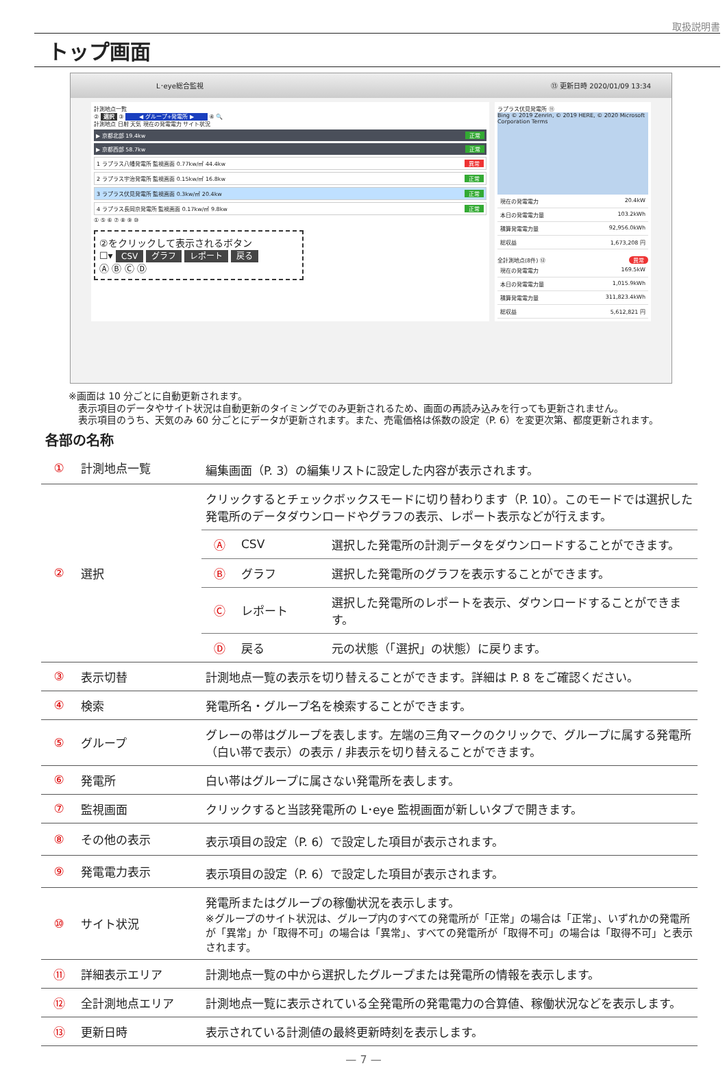取扱説明書
トップ画面
L･eye総合監視 ⑬ 更新日時 2020/01/09 13:34
計測地点一覧
② 選択 ③ ◀ グループ+発電所 ▶ ④ 🔍
計測地点 日射 天気 現在の発電電力 サイト状況
▶ 京都北部 19.4kw 正常
▶ 京都西部 58.7kw 正常
1 ラプラス八幡発電所 監視画面 0.77kw/㎡ 44.4kw 異常
2 ラプラス宇治発電所 監視画面 0.15kw/㎡ 16.8kw 正常
3 ラプラス伏見発電所 監視画面 0.3kw/㎡ 20.4kw 正常
4 ラプラス長岡京発電所 監視画面 0.17kw/㎡ 9.8kw 正常
① ⑤ ⑥ ⑦ ⑧ ⑨ ⑩
②をクリックして表示されるボタン
☐▾ CSV グラフ レポート 戻る
Ⓐ Ⓑ Ⓒ Ⓓ
ラプラス伏見発電所 ⑪
Bing © 2019 Zenrin, © 2019 HERE, © 2020 Microsoft Corporation Terms
現在の発電電力 20.4kW
本日の発電電力量 103.2kWh
積算発電電力量 92,956.0kWh
総収益 1,673,208 円
全計測地点(8件) 異常 ⑫
現在の発電電力 169.5kW
本日の発電電力量 1,015.9kWh
積算発電電力量 311,823.4kWh
総収益 5,612,821 円
※画面は 10 分ごとに自動更新されます。
　表示項目のデータやサイト状況は自動更新のタイミングでのみ更新されるため、画面の再読み込みを行っても更新されません。
　表示項目のうち、天気のみ 60 分ごとにデータが更新されます。また、売電価格は係数の設定（P. 6）を変更次第、都度更新されます。
各部の名称
| ① | 計測地点一覧 | 編集画面（P. 3）の編集リストに設定した内容が表示されます。 |
| ② | 選択 | / クリックするとチェックボックスモードに切り替わります（P. 10）。このモードでは選択した発電所のデータダウンロードやグラフの表示、レポート表示などが行えます。 / / / / Ⓐ / CSV / 選択した発電所の計測データをダウンロードすることができます。 / / Ⓑ / グラフ / 選択した発電所のグラフを表示することができます。 / / Ⓒ / レポート / 選択した発電所のレポートを表示、ダウンロードすることができます。 / / Ⓓ / 戻る / 元の状態（「選択」の状態）に戻ります。 / |
| ③ | 表示切替 | 計測地点一覧の表示を切り替えることができます。詳細は P. 8 をご確認ください。 |
| ④ | 検索 | 発電所名・グループ名を検索することができます。 |
| ⑤ | グループ | グレーの帯はグループを表します。左端の三角マークのクリックで、グループに属する発電所（白い帯で表示）の表示 / 非表示を切り替えることができます。 |
| ⑥ | 発電所 | 白い帯はグループに属さない発電所を表します。 |
| ⑦ | 監視画面 | クリックすると当該発電所の L･eye 監視画面が新しいタブで開きます。 |
| ⑧ | その他の表示 | 表示項目の設定（P. 6）で設定した項目が表示されます。 |
| ⑨ | 発電電力表示 | 表示項目の設定（P. 6）で設定した項目が表示されます。 |
| ⑩ | サイト状況 | 発電所またはグループの稼働状況を表示します。 ※グループのサイト状況は、グループ内のすべての発電所が「正常」の場合は「正常」、いずれかの発電所が「異常」か「取得不可」の場合は「異常」、すべての発電所が「取得不可」の場合は「取得不可」と表示されます。 |
| ⑪ | 詳細表示エリア | 計測地点一覧の中から選択したグループまたは発電所の情報を表示します。 |
| ⑫ | 全計測地点エリア | 計測地点一覧に表示されている全発電所の発電電力の合算値、稼働状況などを表示します。 |
| ⑬ | 更新日時 | 表示されている計測値の最終更新時刻を表示します。 |
— 7 —